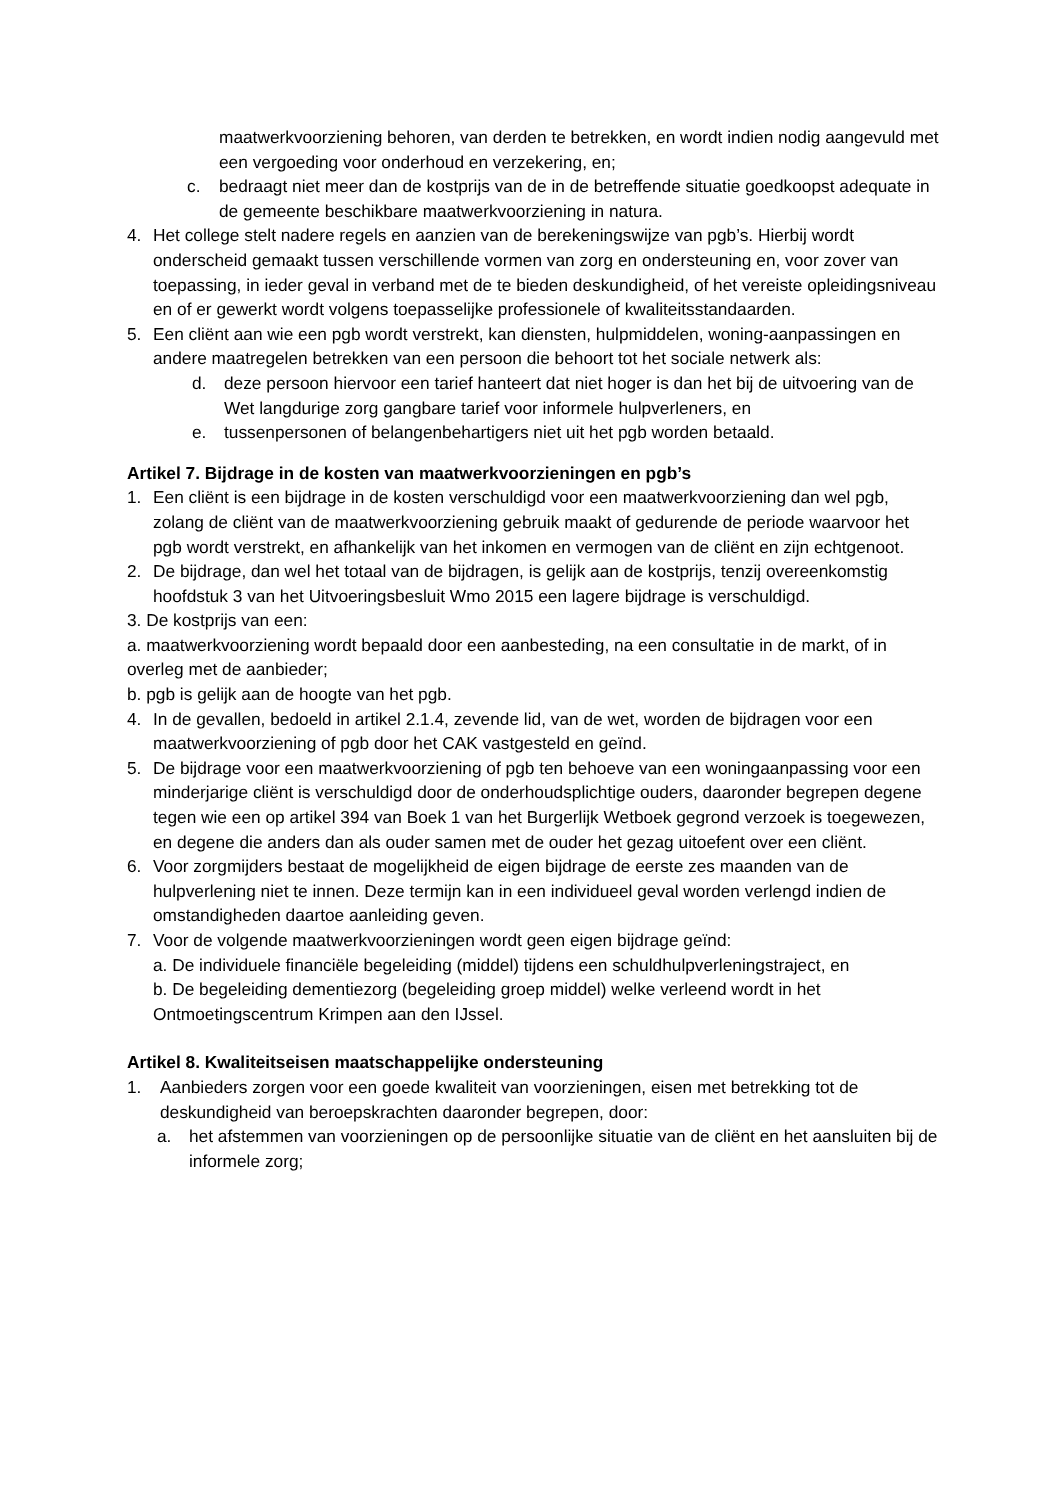maatwerkvoorziening behoren, van derden te betrekken, en wordt indien nodig aangevuld met een vergoeding voor onderhoud en verzekering, en;
c. bedraagt niet meer dan de kostprijs van de in de betreffende situatie goedkoopst adequate in de gemeente beschikbare maatwerkvoorziening in natura.
4. Het college stelt nadere regels en aanzien van de berekeningswijze van pgb’s. Hierbij wordt onderscheid gemaakt tussen verschillende vormen van zorg en ondersteuning en, voor zover van toepassing, in ieder geval in verband met de te bieden deskundigheid, of het vereiste opleidingsniveau en of er gewerkt wordt volgens toepasselijke professionele of kwaliteitsstandaarden.
5. Een cliënt aan wie een pgb wordt verstrekt, kan diensten, hulpmiddelen, woning-aanpassingen en andere maatregelen betrekken van een persoon die behoort tot het sociale netwerk als:
d. deze persoon hiervoor een tarief hanteert dat niet hoger is dan het bij de uitvoering van de Wet langdurige zorg gangbare tarief voor informele hulpverleners, en
e. tussenpersonen of belangenbehartigers niet uit het pgb worden betaald.
Artikel 7. Bijdrage in de kosten van maatwerkvoorzieningen en pgb’s
1. Een cliënt is een bijdrage in de kosten verschuldigd voor een maatwerkvoorziening dan wel pgb, zolang de cliënt van de maatwerkvoorziening gebruik maakt of gedurende de periode waarvoor het pgb wordt verstrekt, en afhankelijk van het inkomen en vermogen van de cliënt en zijn echtgenoot.
2. De bijdrage, dan wel het totaal van de bijdragen, is gelijk aan de kostprijs, tenzij overeenkomstig hoofdstuk 3 van het Uitvoeringsbesluit Wmo 2015 een lagere bijdrage is verschuldigd.
3. De kostprijs van een:
a. maatwerkvoorziening wordt bepaald door een aanbesteding, na een consultatie in de markt, of in overleg met de aanbieder;
b. pgb is gelijk aan de hoogte van het pgb.
4. In de gevallen, bedoeld in artikel 2.1.4, zevende lid, van de wet, worden de bijdragen voor een maatwerkvoorziening of pgb door het CAK vastgesteld en geïnd.
5. De bijdrage voor een maatwerkvoorziening of pgb ten behoeve van een woningaanpassing voor een minderjarige cliënt is verschuldigd door de onderhoudsplichtige ouders, daaronder begrepen degene tegen wie een op artikel 394 van Boek 1 van het Burgerlijk Wetboek gegrond verzoek is toegewezen, en degene die anders dan als ouder samen met de ouder het gezag uitoefent over een cliënt.
6. Voor zorgmijders bestaat de mogelijkheid de eigen bijdrage de eerste zes maanden van de hulpverlening niet te innen. Deze termijn kan in een individueel geval worden verlengd indien de omstandigheden daartoe aanleiding geven.
7. Voor de volgende maatwerkvoorzieningen wordt geen eigen bijdrage geïnd:
a. De individuele financiële begeleiding (middel) tijdens een schuldhulpverleningstraject, en
b. De begeleiding dementiezorg (begeleiding groep middel) welke verleend wordt in het Ontmoetingscentrum Krimpen aan den IJssel.
Artikel 8. Kwaliteitseisen maatschappelijke ondersteuning
1. Aanbieders zorgen voor een goede kwaliteit van voorzieningen, eisen met betrekking tot de deskundigheid van beroepskrachten daaronder begrepen, door:
a. het afstemmen van voorzieningen op de persoonlijke situatie van de cliënt en het aansluiten bij de informele zorg;